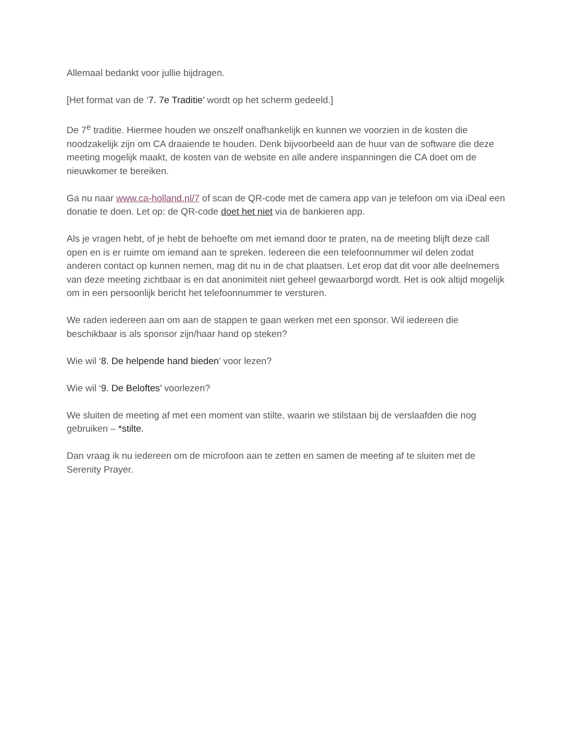Allemaal bedankt voor jullie bijdragen.
[Het format van de ‘7. 7e Traditie’ wordt op het scherm gedeeld.]
De 7<sup>e</sup> traditie. Hiermee houden we onszelf onafhankelijk en kunnen we voorzien in de kosten die noodzakelijk zijn om CA draaiende te houden. Denk bijvoorbeeld aan de huur van de software die deze meeting mogelijk maakt, de kosten van de website en alle andere inspanningen die CA doet om de nieuwkomer te bereiken.
Ga nu naar www.ca-holland.nl/7 of scan de QR-code met de camera app van je telefoon om via iDeal een donatie te doen. Let op: de QR-code doet het niet via de bankieren app.
Als je vragen hebt, of je hebt de behoefte om met iemand door te praten, na de meeting blijft deze call open en is er ruimte om iemand aan te spreken. Iedereen die een telefoonnummer wil delen zodat anderen contact op kunnen nemen, mag dit nu in de chat plaatsen. Let erop dat dit voor alle deelnemers van deze meeting zichtbaar is en dat anonimiteit niet geheel gewaarborgd wordt. Het is ook altijd mogelijk om in een persoonlijk bericht het telefoonnummer te versturen.
We raden iedereen aan om aan de stappen te gaan werken met een sponsor. Wil iedereen die beschikbaar is als sponsor zijn/haar hand op steken?
Wie wil ‘8. De helpende hand bieden’ voor lezen?
Wie wil ‘9. De Beloftes’ voorlezen?
We sluiten de meeting af met een moment van stilte, waarin we stilstaan bij de verslaafden die nog gebruiken – *stilte.
Dan vraag ik nu iedereen om de microfoon aan te zetten en samen de meeting af te sluiten met de Serenity Prayer.